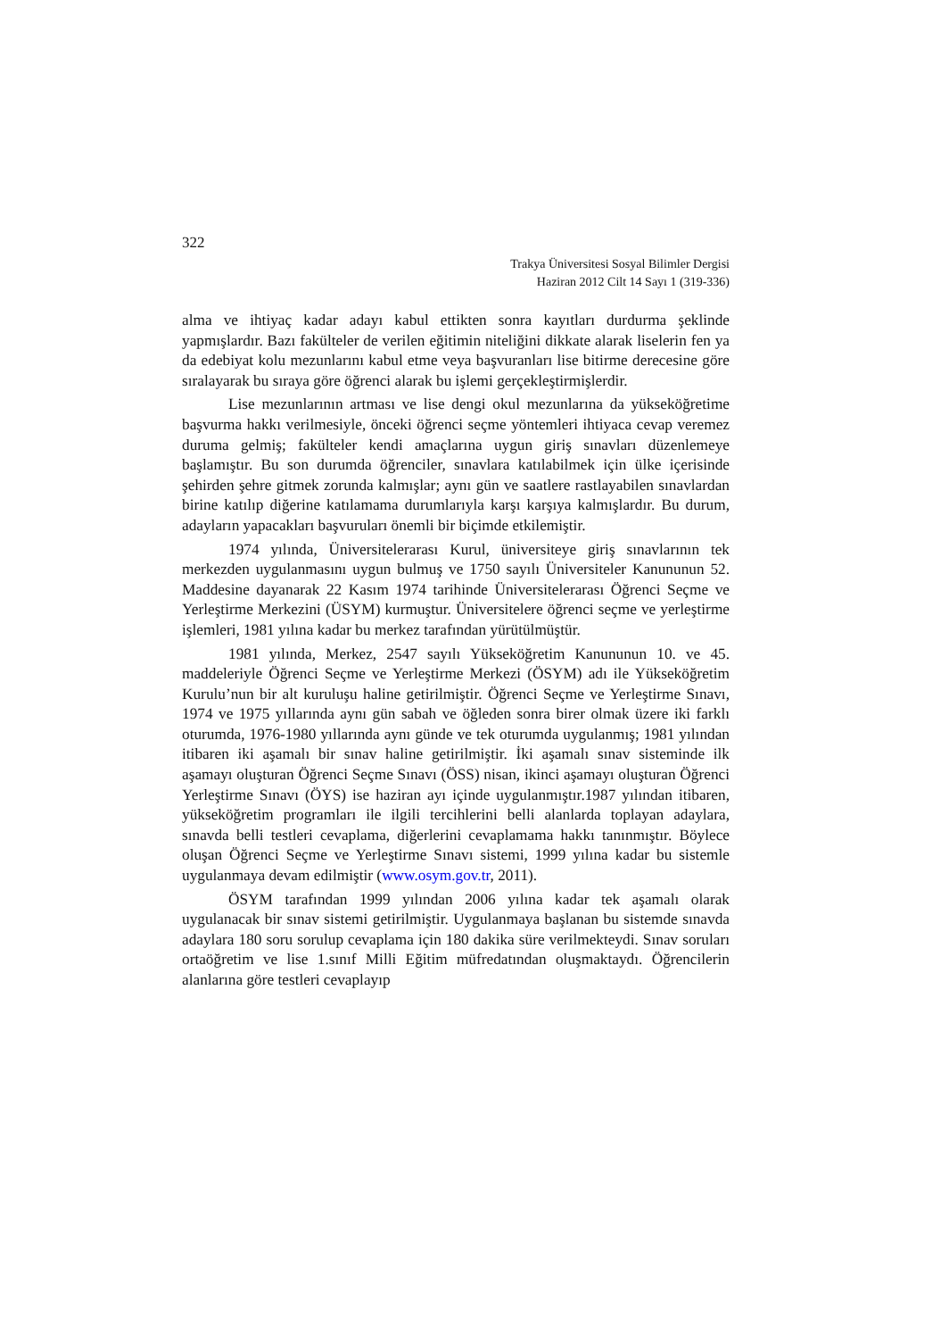322
Trakya Üniversitesi Sosyal Bilimler Dergisi
Haziran 2012 Cilt 14 Sayı 1 (319-336)
alma ve ihtiyaç kadar adayı kabul ettikten sonra kayıtları durdurma şeklinde yapmışlardır. Bazı fakülteler de verilen eğitimin niteliğini dikkate alarak liselerin fen ya da edebiyat kolu mezunlarını kabul etme veya başvuranları lise bitirme derecesine göre sıralayarak bu sıraya göre öğrenci alarak bu işlemi gerçekleştirmişlerdir.
Lise mezunlarının artması ve lise dengi okul mezunlarına da yükseköğretime başvurma hakkı verilmesiyle, önceki öğrenci seçme yöntemleri ihtiyaca cevap veremez duruma gelmiş; fakülteler kendi amaçlarına uygun giriş sınavları düzenlemeye başlamıştır. Bu son durumda öğrenciler, sınavlara katılabilmek için ülke içerisinde şehirden şehre gitmek zorunda kalmışlar; aynı gün ve saatlere rastlayabilen sınavlardan birine katılıp diğerine katılamama durumlarıyla karşı karşıya kalmışlardır. Bu durum, adayların yapacakları başvuruları önemli bir biçimde etkilemiştir.
1974 yılında, Üniversitelerarası Kurul, üniversiteye giriş sınavlarının tek merkezden uygulanmasını uygun bulmuş ve 1750 sayılı Üniversiteler Kanununun 52. Maddesine dayanarak 22 Kasım 1974 tarihinde Üniversitelerarası Öğrenci Seçme ve Yerleştirme Merkezini (ÜSYM) kurmuştur. Üniversitelere öğrenci seçme ve yerleştirme işlemleri, 1981 yılına kadar bu merkez tarafından yürütülmüştür.
1981 yılında, Merkez, 2547 sayılı Yükseköğretim Kanununun 10. ve 45. maddeleriyle Öğrenci Seçme ve Yerleştirme Merkezi (ÖSYM) adı ile Yükseköğretim Kurulu’nun bir alt kuruluşu haline getirilmiştir. Öğrenci Seçme ve Yerleştirme Sınavı, 1974 ve 1975 yıllarında aynı gün sabah ve öğleden sonra birer olmak üzere iki farklı oturumda, 1976-1980 yıllarında aynı günde ve tek oturumda uygulanmış; 1981 yılından itibaren iki aşamalı bir sınav haline getirilmiştir. İki aşamalı sınav sisteminde ilk aşamayı oluşturan Öğrenci Seçme Sınavı (ÖSS) nisan, ikinci aşamayı oluşturan Öğrenci Yerleştirme Sınavı (ÖYS) ise haziran ayı içinde uygulanmıştır.1987 yılından itibaren, yükseköğretim programları ile ilgili tercihlerini belli alanlarda toplayan adaylara, sınavda belli testleri cevaplama, diğerlerini cevaplamama hakkı tanınmıştır. Böylece oluşan Öğrenci Seçme ve Yerleştirme Sınavı sistemi, 1999 yılına kadar bu sistemle uygulanmaya devam edilmiştir (www.osym.gov.tr, 2011).
ÖSYM tarafından 1999 yılından 2006 yılına kadar tek aşamalı olarak uygulanacak bir sınav sistemi getirilmiştir. Uygulanmaya başlanan bu sistemde sınavda adaylara 180 soru sorulup cevaplama için 180 dakika süre verilmekteydi. Sınav soruları ortaöğretim ve lise 1.sınıf Milli Eğitim müfredatından oluşmaktaydı. Öğrencilerin alanlarına göre testleri cevaplayıp